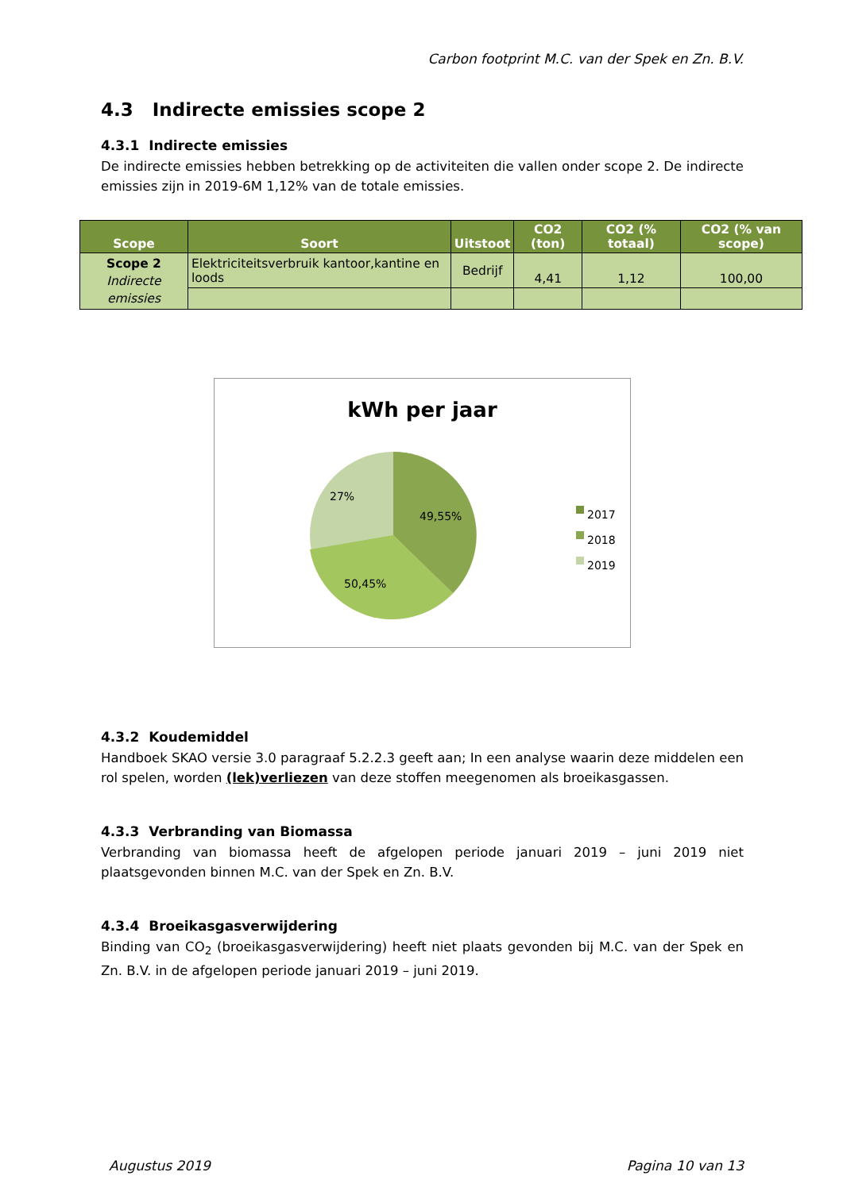Carbon footprint M.C. van der Spek en Zn. B.V.
4.3 Indirecte emissies scope 2
4.3.1 Indirecte emissies
De indirecte emissies hebben betrekking op de activiteiten die vallen onder scope 2. De indirecte emissies zijn in 2019-6M 1,12% van de totale emissies.
| Scope | Soort | Uitstoot | CO2 (ton) | CO2 (% totaal) | CO2 (% van scope) |
| --- | --- | --- | --- | --- | --- |
| Scope 2 Indirecte emissies | Elektriciteitsverbruik kantoor,kantine en loods | Bedrijf | 4,41 | 1,12 | 100,00 |
kWh per jaar
27%
49,55%
50,45%
2017
2018
2019
4.3.2 Koudemiddel
Handboek SKAO versie 3.0 paragraaf 5.2.2.3 geeft aan; In een analyse waarin deze middelen een rol spelen, worden (lek)verliezen van deze stoffen meegenomen als broeikasgassen.
4.3.3 Verbranding van Biomassa
Verbranding van biomassa heeft de afgelopen periode januari 2019 – juni 2019 niet plaatsgevonden binnen M.C. van der Spek en Zn. B.V.
4.3.4 Broeikasgasverwijdering
Binding van CO<sub>2</sub> (broeikasgasverwijdering) heeft niet plaats gevonden bij M.C. van der Spek en Zn. B.V. in de afgelopen periode januari 2019 – juni 2019.
Augustus 2019 Pagina 10 van 13